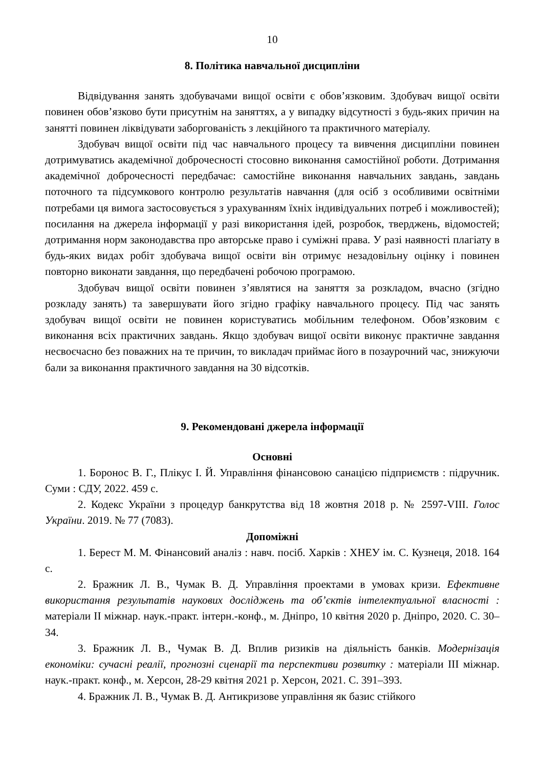10
8. Політика навчальної дисципліни
Відвідування занять здобувачами вищої освіти є обов’язковим. Здобувач вищої освіти повинен обов’язково бути присутнім на заняттях, а у випадку відсутності з будь-яких причин на занятті повинен ліквідувати заборгованість з лекційного та практичного матеріалу.
Здобувач вищої освіти під час навчального процесу та вивчення дисципліни повинен дотримуватись академічної доброчесності стосовно виконання самостійної роботи. Дотримання академічної доброчесності передбачає: самостійне виконання навчальних завдань, завдань поточного та підсумкового контролю результатів навчання (для осіб з особливими освітніми потребами ця вимога застосовується з урахуванням їхніх індивідуальних потреб і можливостей); посилання на джерела інформації у разі використання ідей, розробок, тверджень, відомостей; дотримання норм законодавства про авторське право і суміжні права. У разі наявності плагіату в будь-яких видах робіт здобувача вищої освіти він отримує незадовільну оцінку і повинен повторно виконати завдання, що передбачені робочою програмою.
Здобувач вищої освіти повинен з’являтися на заняття за розкладом, вчасно (згідно розкладу занять) та завершувати його згідно графіку навчального процесу. Під час занять здобувач вищої освіти не повинен користуватись мобільним телефоном. Обов’язковим є виконання всіх практичних завдань. Якщо здобувач вищої освіти виконує практичне завдання несвоєчасно без поважних на те причин, то викладач приймає його в позаурочний час, знижуючи бали за виконання практичного завдання на 30 відсотків.
9. Рекомендовані джерела інформації
Основні
1. Боронос В. Г., Плікус І. Й. Управління фінансовою санацією підприємств : підручник. Суми : СДУ, 2022. 459 с.
2. Кодекс України з процедур банкрутства від 18 жовтня 2018 р. № 2597-VIII. Голос України. 2019. № 77 (7083).
Допоміжні
1. Берест М. М. Фінансовий аналіз : навч. посіб. Харків : ХНЕУ ім. С. Кузнеця, 2018. 164 с.
2. Бражник Л. В., Чумак В. Д. Управління проектами в умовах кризи. Ефективне використання результатів наукових досліджень та об’єктів інтелектуальної власності : матеріали ІІ міжнар. наук.-практ. інтерн.-конф., м. Дніпро, 10 квітня 2020 р. Дніпро, 2020. С. 30–34.
3. Бражник Л. В., Чумак В. Д. Вплив ризиків на діяльність банків. Модернізація економіки: сучасні реалії, прогнозні сценарії та перспективи розвитку : матеріали ІІІ міжнар. наук.-практ. конф., м. Херсон, 28-29 квітня 2021 р. Херсон, 2021. С. 391–393.
4. Бражник Л. В., Чумак В. Д. Антикризове управління як базис стійкого